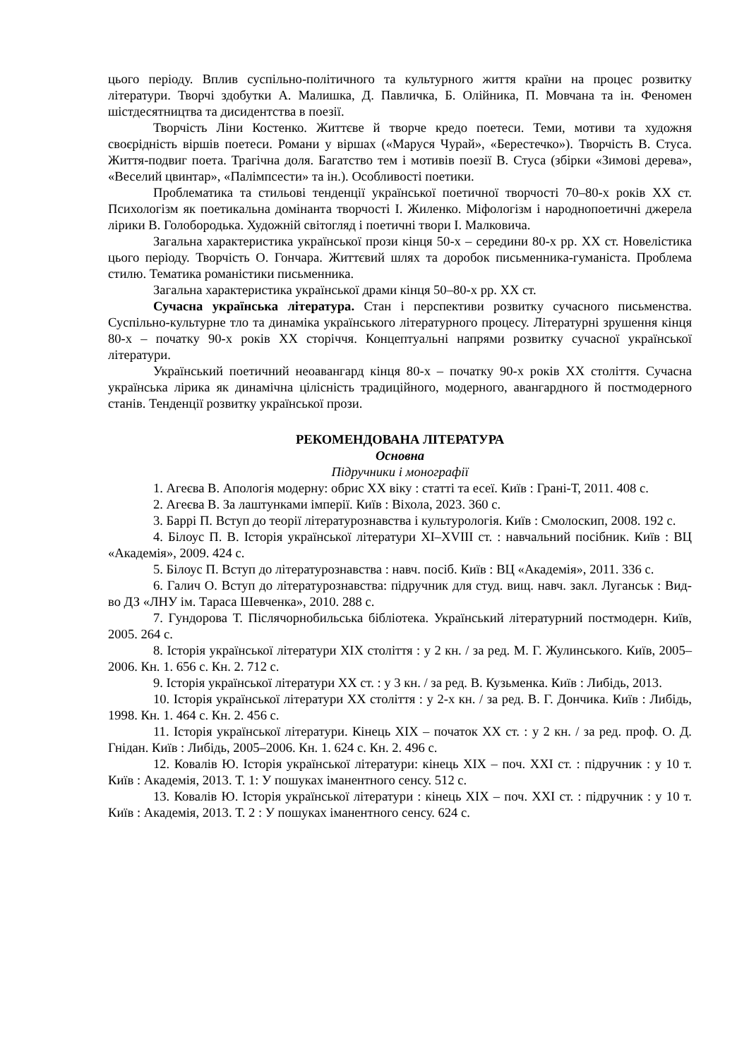цього періоду. Вплив суспільно-політичного та культурного життя країни на процес розвитку літератури. Творчі здобутки А. Малишка, Д. Павличка, Б. Олійника, П. Мовчана та ін. Феномен шістдесятництва та дисидентства в поезії.
Творчість Ліни Костенко. Життєве й творче кредо поетеси. Теми, мотиви та художня своєрідність віршів поетеси. Романи у віршах («Маруся Чурай», «Берестечко»). Творчість В. Стуса. Життя-подвиг поета. Трагічна доля. Багатство тем і мотивів поезії В. Стуса (збірки «Зимові дерева», «Веселий цвинтар», «Палімпсести» та ін.). Особливості поетики.
Проблематика та стильові тенденції української поетичної творчості 70–80-х років XX ст. Психологізм як поетикальна домінанта творчості І. Жиленко. Міфологізм і народнопоетичні джерела лірики В. Голобородька. Художній світогляд і поетичні твори І. Малковича.
Загальна характеристика української прози кінця 50-х – середини 80-х рр. XX ст. Новелістика цього періоду. Творчість О. Гончара. Життєвий шлях та доробок письменника-гуманіста. Проблема стилю. Тематика романістики письменника.
Загальна характеристика української драми кінця 50–80-х рр. XX ст.
Сучасна українська література. Стан і перспективи розвитку сучасного письменства. Суспільно-культурне тло та динаміка українського літературного процесу. Літературні зрушення кінця 80-х – початку 90-х років XX сторіччя. Концептуальні напрями розвитку сучасної української літератури.
Український поетичний неоавангард кінця 80-х – початку 90-х років XX століття. Сучасна українська лірика як динамічна цілісність традиційного, модерного, авангардного й постмодерного станів. Тенденції розвитку української прози.
РЕКОМЕНДОВАНА ЛІТЕРАТУРА
Основна
Підручники і монографії
1. Агеєва В. Апологія модерну: обрис XX віку : статті та есеї. Київ : Грані-Т, 2011. 408 с.
2. Агеєва В. За лаштунками імперії. Київ : Віхола, 2023. 360 с.
3. Баррі П. Вступ до теорії літературознавства і культурологія. Київ : Смолоскип, 2008. 192 с.
4. Білоус П. В. Історія української літератури XI–XVIII ст. : навчальний посібник. Київ : ВЦ «Академія», 2009. 424 с.
5. Білоус П. Вступ до літературознавства : навч. посіб. Київ : ВЦ «Академія», 2011. 336 с.
6. Галич О. Вступ до літературознавства: підручник для студ. вищ. навч. закл. Луганськ : Вид-во ДЗ «ЛНУ ім. Тараса Шевченка», 2010. 288 с.
7. Гундорова Т. Післячорнобильська бібліотека. Український літературний постмодерн. Київ, 2005. 264 с.
8. Історія української літератури XIX століття : у 2 кн. / за ред. М. Г. Жулинського. Київ, 2005–2006. Кн. 1. 656 с. Кн. 2. 712 с.
9. Історія української літератури XX ст. : у 3 кн. / за ред. В. Кузьменка. Київ : Либідь, 2013.
10. Історія української літератури XX століття : у 2-х кн. / за ред. В. Г. Дончика. Київ : Либідь, 1998. Кн. 1. 464 с. Кн. 2. 456 с.
11. Історія української літератури. Кінець XIX – початок XX ст. : у 2 кн. / за ред. проф. О. Д. Гнідан. Київ : Либідь, 2005–2006. Кн. 1. 624 с. Кн. 2. 496 с.
12. Ковалів Ю. Історія української літератури: кінець XIX – поч. XXI ст. : підручник : у 10 т. Київ : Академія, 2013. Т. 1: У пошуках іманентного сенсу. 512 с.
13. Ковалів Ю. Історія української літератури : кінець XIX – поч. XXI ст. : підручник : у 10 т. Київ : Академія, 2013. Т. 2 : У пошуках іманентного сенсу. 624 с.